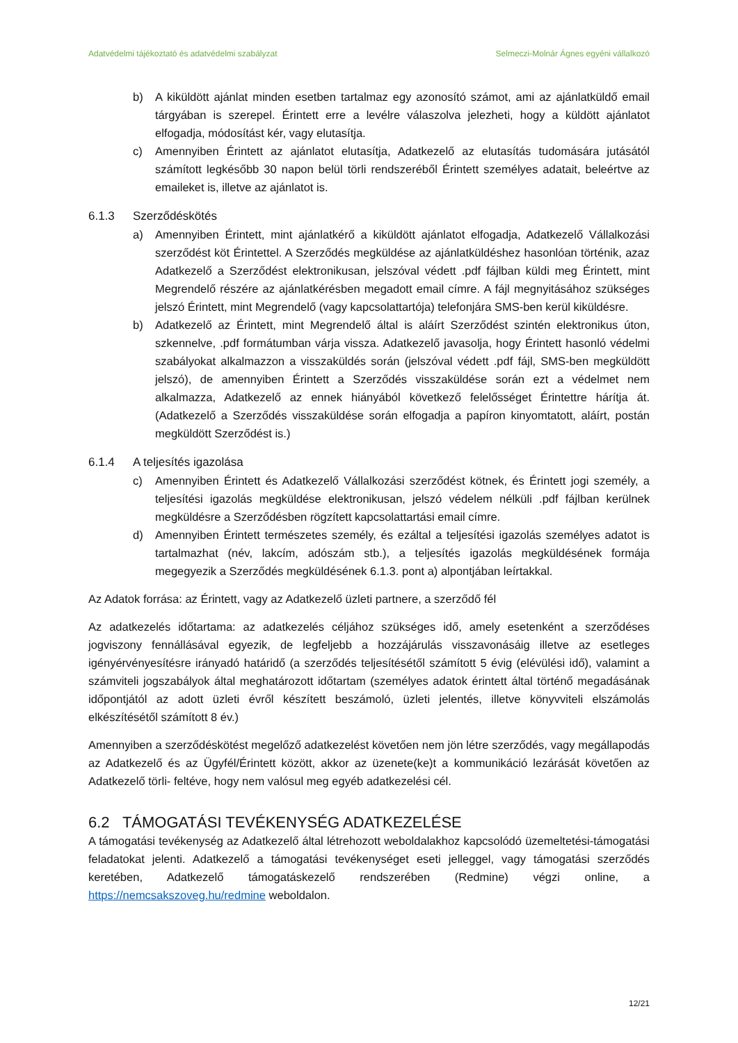Adatvédelmi tájékoztató és adatvédelmi szabályzat Selmeczi-Molnár Ágnes egyéni vállalkozó
b) A kiküldött ajánlat minden esetben tartalmaz egy azonosító számot, ami az ajánlatküldő email tárgyában is szerepel. Érintett erre a levélre válaszolva jelezheti, hogy a küldött ajánlatot elfogadja, módosítást kér, vagy elutasítja.
c) Amennyiben Érintett az ajánlatot elutasítja, Adatkezelő az elutasítás tudomására jutásától számított legkésőbb 30 napon belül törli rendszeréből Érintett személyes adatait, beleértve az emaileket is, illetve az ajánlatot is.
6.1.3 Szerződéskötés
a) Amennyiben Érintett, mint ajánlatkérő a kiküldött ajánlatot elfogadja, Adatkezelő Vállalkozási szerződést köt Érintettel. A Szerződés megküldése az ajánlatküldéshez hasonlóan történik, azaz Adatkezelő a Szerződést elektronikusan, jelszóval védett .pdf fájlban küldi meg Érintett, mint Megrendelő részére az ajánlatkérésben megadott email címre. A fájl megnyitásához szükséges jelszó Érintett, mint Megrendelő (vagy kapcsolattartója) telefonjára SMS-ben kerül kiküldésre.
b) Adatkezelő az Érintett, mint Megrendelő által is aláírt Szerződést szintén elektronikus úton, szkennelve, .pdf formátumban várja vissza. Adatkezelő javasolja, hogy Érintett hasonló védelmi szabályokat alkalmazzon a visszaküldés során (jelszóval védett .pdf fájl, SMS-ben megküldött jelszó), de amennyiben Érintett a Szerződés visszaküldése során ezt a védelmet nem alkalmazza, Adatkezelő az ennek hiányából következő felelősséget Érintettre hárítja át. (Adatkezelő a Szerződés visszaküldése során elfogadja a papíron kinyomtatott, aláírt, postán megküldött Szerződést is.)
6.1.4 A teljesítés igazolása
c) Amennyiben Érintett és Adatkezelő Vállalkozási szerződést kötnek, és Érintett jogi személy, a teljesítési igazolás megküldése elektronikusan, jelszó védelem nélküli .pdf fájlban kerülnek megküldésre a Szerződésben rögzített kapcsolattartási email címre.
d) Amennyiben Érintett természetes személy, és ezáltal a teljesítési igazolás személyes adatot is tartalmazhat (név, lakcím, adószám stb.), a teljesítés igazolás megküldésének formája megegyezik a Szerződés megküldésének 6.1.3. pont a) alpontjában leírtakkal.
Az Adatok forrása: az Érintett, vagy az Adatkezelő üzleti partnere, a szerződő fél
Az adatkezelés időtartama: az adatkezelés céljához szükséges idő, amely esetenként a szerződéses jogviszony fennállásával egyezik, de legfeljebb a hozzájárulás visszavonásáig illetve az esetleges igényérvényesítésre irányadó határidő (a szerződés teljesítésétől számított 5 évig (elévülési idő), valamint a számviteli jogszabályok által meghatározott időtartam (személyes adatok érintett által történő megadásának időpontjától az adott üzleti évről készített beszámoló, üzleti jelentés, illetve könyvviteli elszámolás elkészítésétől számított 8 év.)
Amennyiben a szerződéskötést megelőző adatkezelést követően nem jön létre szerződés, vagy megállapodás az Adatkezelő és az Ügyfél/Érintett között, akkor az üzenete(ke)t a kommunikáció lezárását követően az Adatkezelő törli- feltéve, hogy nem valósul meg egyéb adatkezelési cél.
6.2 TÁMOGATÁSI TEVÉKENYSÉG ADATKEZELÉSE
A támogatási tevékenység az Adatkezelő által létrehozott weboldalakhoz kapcsolódó üzemeltetési-támogatási feladatokat jelenti. Adatkezelő a támogatási tevékenységet eseti jelleggel, vagy támogatási szerződés keretében, Adatkezelő támogatáskezelő rendszerében (Redmine) végzi online, a https://nemcsakszoveg.hu/redmine weboldalon.
12/21